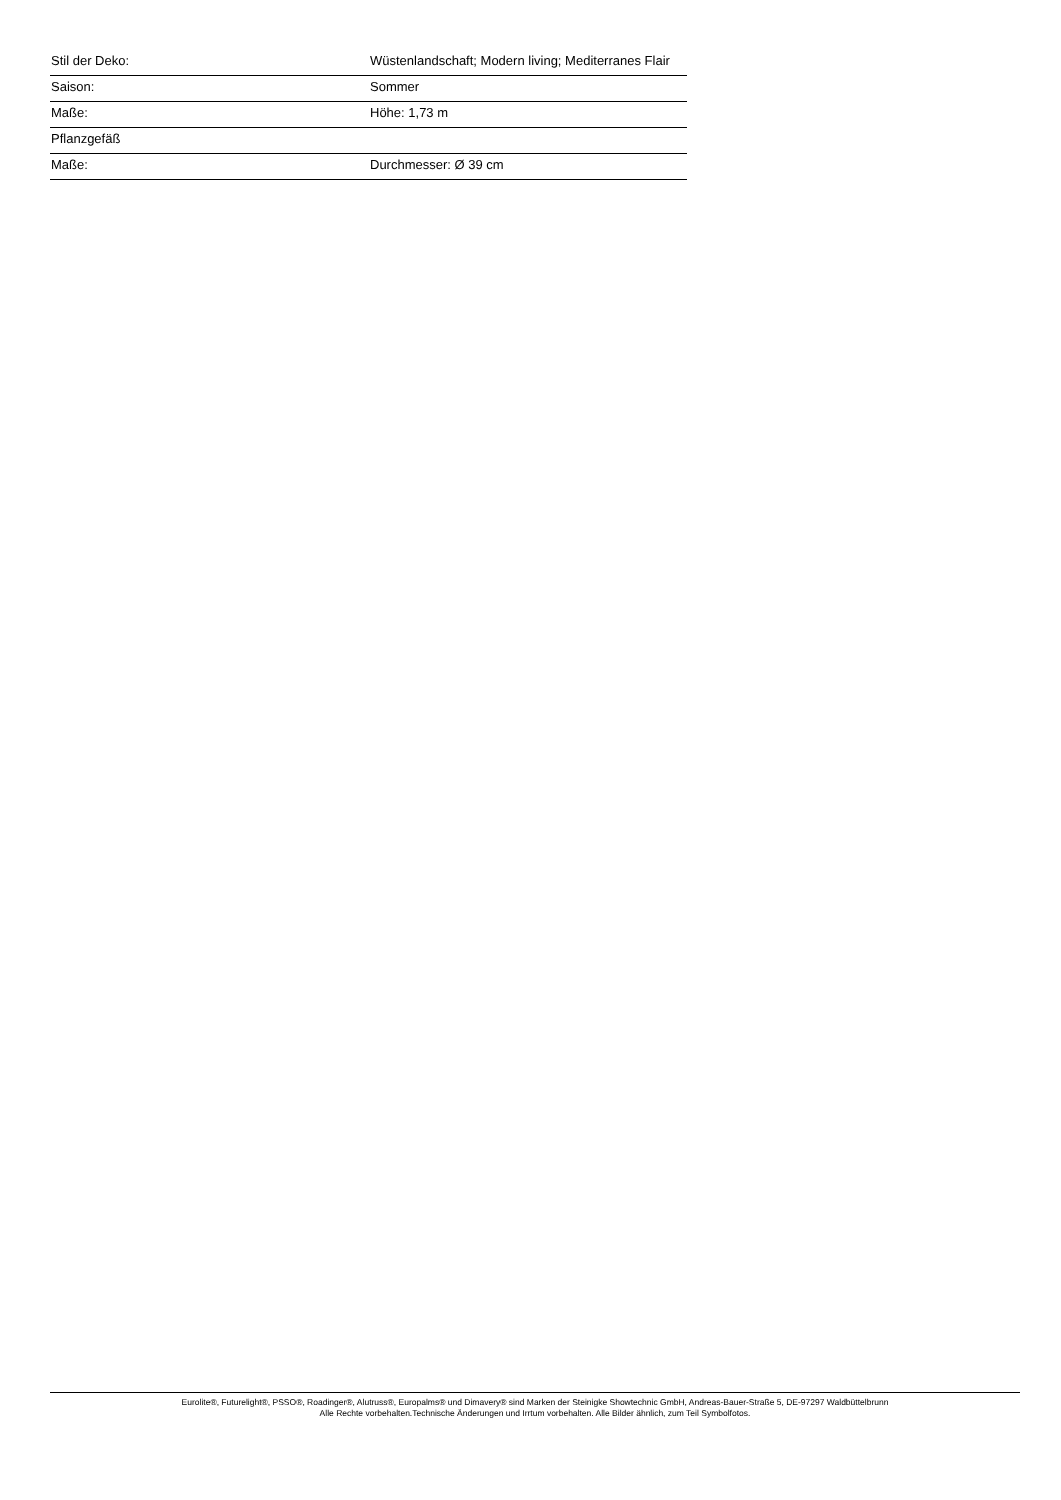| Stil der Deko: | Wüstenlandschaft; Modern living; Mediterranes Flair |
| Saison: | Sommer |
| Maße: | Höhe: 1,73 m |
| Pflanzgefäß | |
| Maße: | Durchmesser: Ø 39 cm |
Eurolite®, Futurelight®, PSSO®, Roadinger®, Alutruss®, Europalms® und Dimavery® sind Marken der Steinigke Showtechnic GmbH, Andreas-Bauer-Straße 5, DE-97297 Waldbüttelbrunn
Alle Rechte vorbehalten.Technische Änderungen und Irrtum vorbehalten. Alle Bilder ähnlich, zum Teil Symbolfotos.